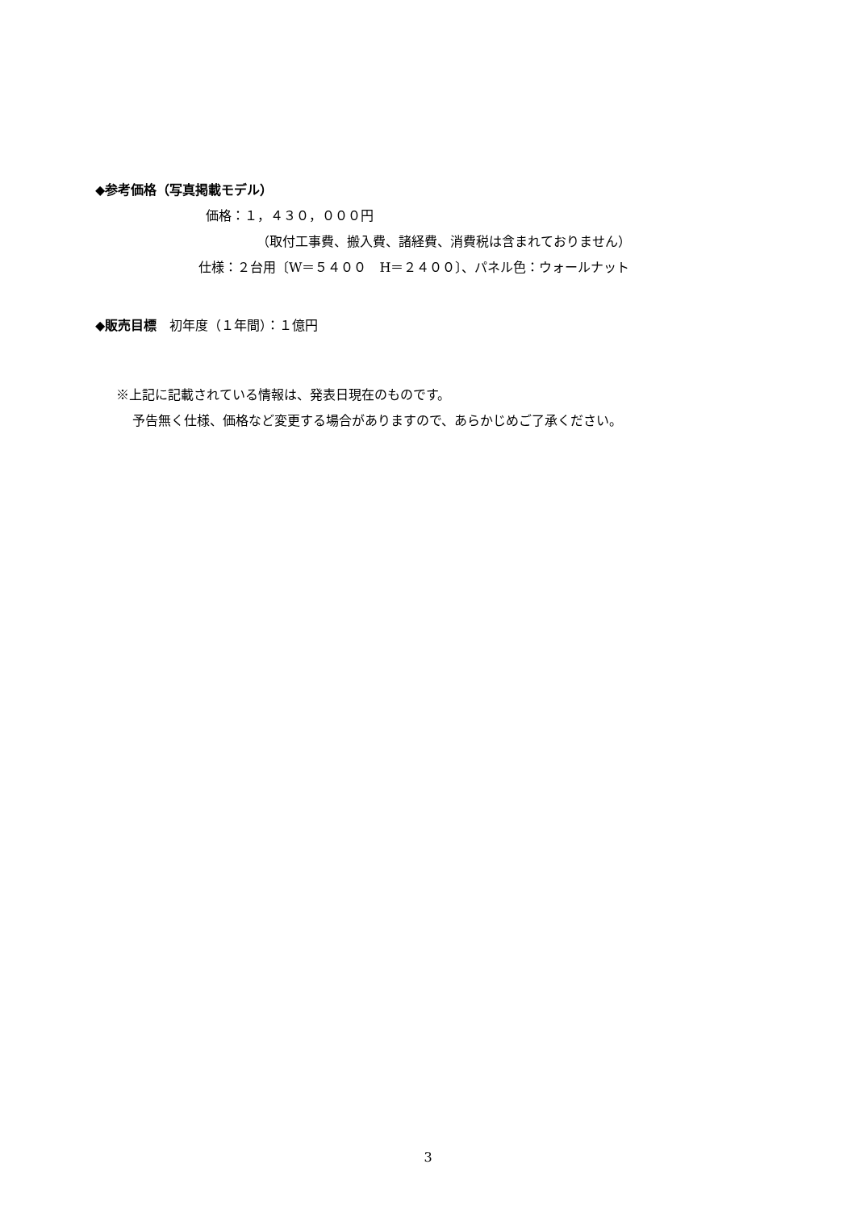◆参考価格（写真掲載モデル）
価格：１，４３０，０００円
（取付工事費、搬入費、諸経費、消費税は含まれておりません）
仕様：２台用〔W＝５４００　H＝２４００〕、パネル色：ウォールナット
◆販売目標　初年度（１年間）：１億円
※上記に記載されている情報は、発表日現在のものです。
予告無く仕様、価格など変更する場合がありますので、あらかじめご了承ください。
3